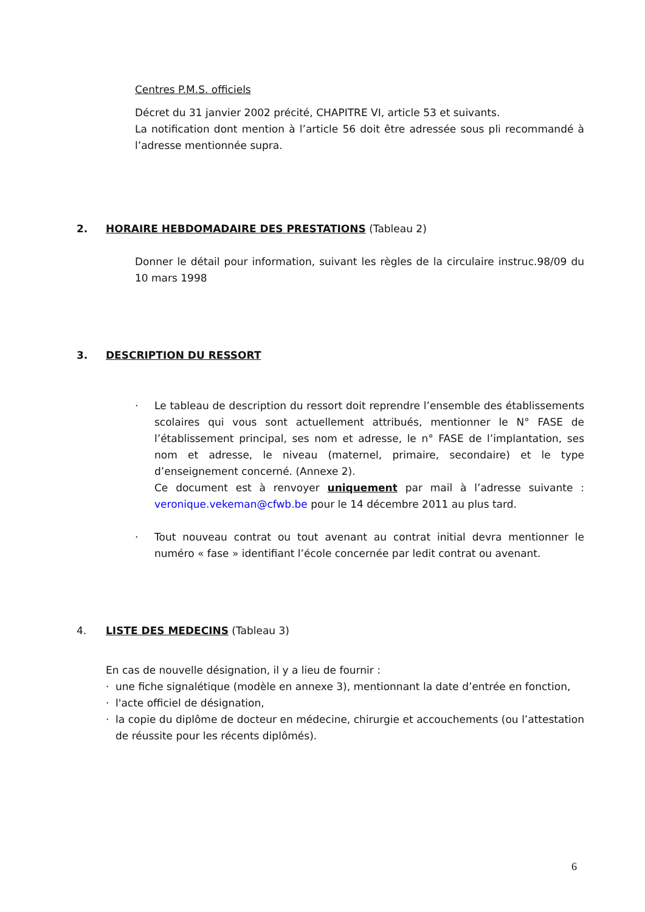Centres P.M.S. officiels
Décret du 31 janvier 2002 précité, CHAPITRE VI, article 53 et suivants.
La notification dont mention à l’article 56 doit être adressée sous pli recommandé à l’adresse mentionnée supra.
2. HORAIRE HEBDOMADAIRE DES PRESTATIONS (Tableau 2)
Donner le détail pour information, suivant les règles de la circulaire instruc.98/09 du 10 mars 1998
3. DESCRIPTION DU RESSORT
· Le tableau de description du ressort doit reprendre l’ensemble des établissements scolaires qui vous sont actuellement attribués, mentionner le N° FASE de l’établissement principal, ses nom et adresse, le n° FASE de l’implantation, ses nom et adresse, le niveau (maternel, primaire, secondaire) et le type d’enseignement concerné. (Annexe 2).
Ce document est à renvoyer uniquement par mail à l’adresse suivante : veronique.vekeman@cfwb.be pour le 14 décembre 2011 au plus tard.
· Tout nouveau contrat ou tout avenant au contrat initial devra mentionner le numéro « fase » identifiant l’école concernée par ledit contrat ou avenant.
4. LISTE DES MEDECINS (Tableau 3)
En cas de nouvelle désignation, il y a lieu de fournir :
· une fiche signalétique (modèle en annexe 3), mentionnant la date d’entrée en fonction,
· l'acte officiel de désignation,
· la copie du diplôme de docteur en médecine, chirurgie et accouchements (ou l’attestation de réussite pour les récents diplômés).
6